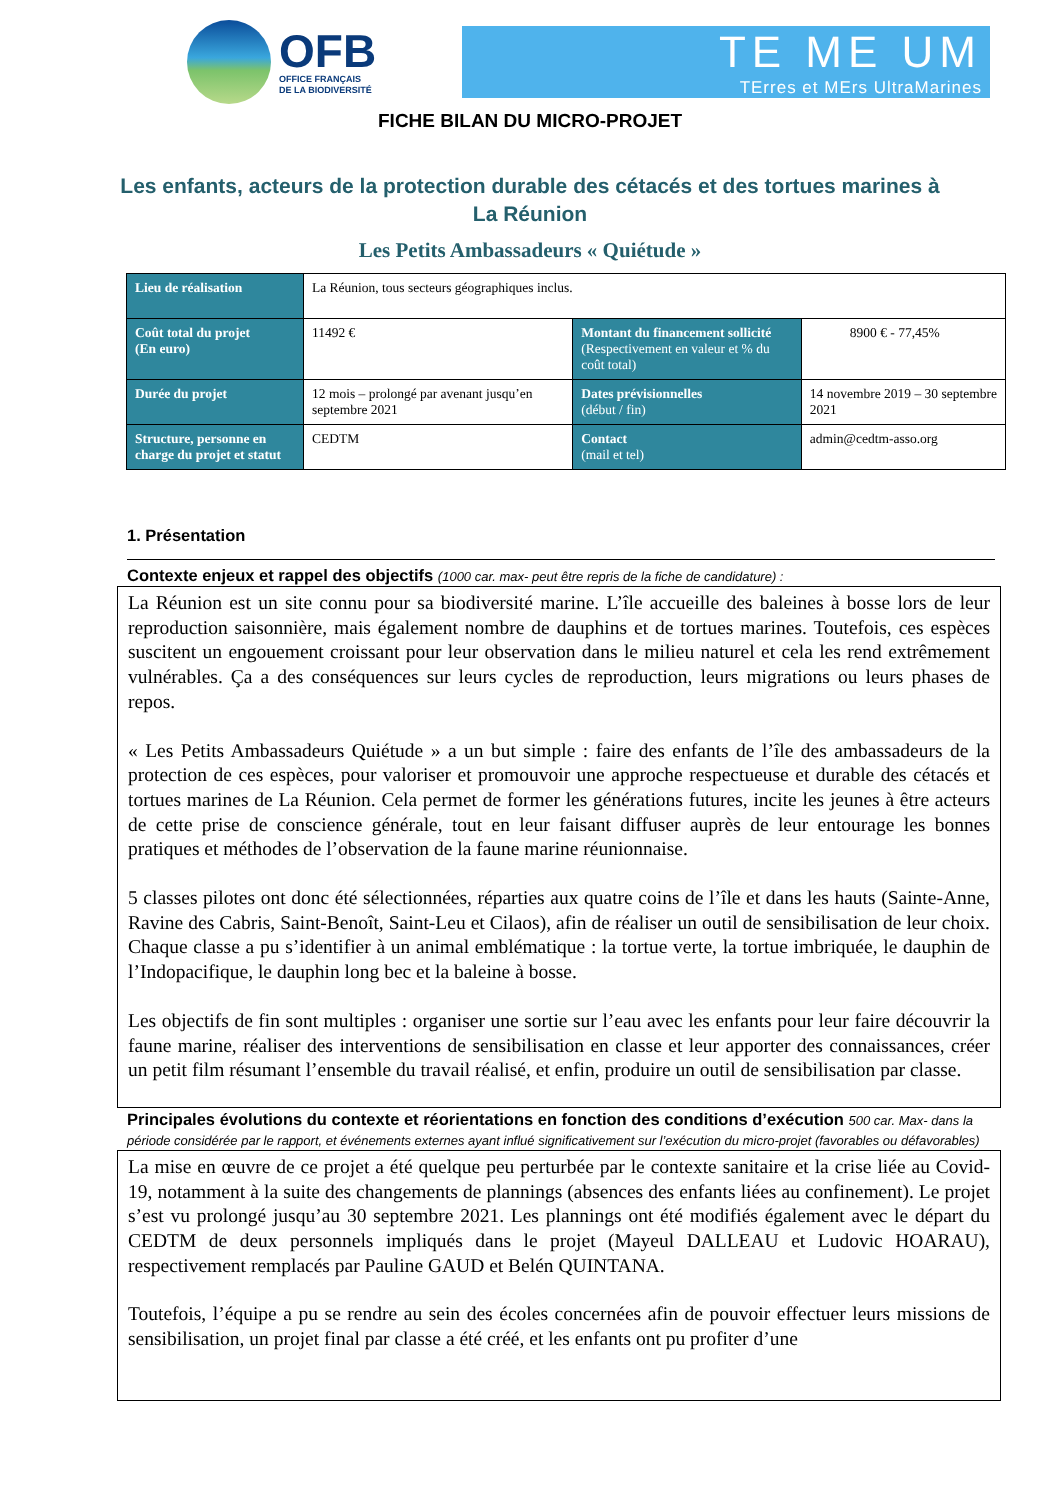OFB
OFFICE FRANÇAIS
DE LA BIODIVERSITÉ
TE ME UM
TErres et MErs UltraMarines
FICHE BILAN DU MICRO-PROJET
Les enfants, acteurs de la protection durable des cétacés et des tortues marines à La Réunion
Les Petits Ambassadeurs « Quiétude »
| Lieu de réalisation | La Réunion, tous secteurs géographiques inclus. | | |
| Coût total du projet (En euro) | 11492 € | Montant du financement sollicité (Respectivement en valeur et % du coût total) | 8900 € - 77,45% |
| Durée du projet | 12 mois – prolongé par avenant jusqu’en septembre 2021 | Dates prévisionnelles (début / fin) | 14 novembre 2019 – 30 septembre 2021 |
| Structure, personne en charge du projet et statut | CEDTM | Contact (mail et tel) | admin@cedtm-asso.org |
1. Présentation
Contexte enjeux et rappel des objectifs (1000 car. max- peut être repris de la fiche de candidature) :
La Réunion est un site connu pour sa biodiversité marine. L’île accueille des baleines à bosse lors de leur reproduction saisonnière, mais également nombre de dauphins et de tortues marines. Toutefois, ces espèces suscitent un engouement croissant pour leur observation dans le milieu naturel et cela les rend extrêmement vulnérables. Ça a des conséquences sur leurs cycles de reproduction, leurs migrations ou leurs phases de repos.
« Les Petits Ambassadeurs Quiétude » a un but simple : faire des enfants de l’île des ambassadeurs de la protection de ces espèces, pour valoriser et promouvoir une approche respectueuse et durable des cétacés et tortues marines de La Réunion. Cela permet de former les générations futures, incite les jeunes à être acteurs de cette prise de conscience générale, tout en leur faisant diffuser auprès de leur entourage les bonnes pratiques et méthodes de l’observation de la faune marine réunionnaise.
5 classes pilotes ont donc été sélectionnées, réparties aux quatre coins de l’île et dans les hauts (Sainte-Anne, Ravine des Cabris, Saint-Benoît, Saint-Leu et Cilaos), afin de réaliser un outil de sensibilisation de leur choix. Chaque classe a pu s’identifier à un animal emblématique : la tortue verte, la tortue imbriquée, le dauphin de l’Indopacifique, le dauphin long bec et la baleine à bosse.
Les objectifs de fin sont multiples : organiser une sortie sur l’eau avec les enfants pour leur faire découvrir la faune marine, réaliser des interventions de sensibilisation en classe et leur apporter des connaissances, créer un petit film résumant l’ensemble du travail réalisé, et enfin, produire un outil de sensibilisation par classe.
Principales évolutions du contexte et réorientations en fonction des conditions d’exécution 500 car. Max- dans la période considérée par le rapport, et événements externes ayant influé significativement sur l’exécution du micro-projet (favorables ou défavorables)
La mise en œuvre de ce projet a été quelque peu perturbée par le contexte sanitaire et la crise liée au Covid-19, notamment à la suite des changements de plannings (absences des enfants liées au confinement). Le projet s’est vu prolongé jusqu’au 30 septembre 2021. Les plannings ont été modifiés également avec le départ du CEDTM de deux personnels impliqués dans le projet (Mayeul DALLEAU et Ludovic HOARAU), respectivement remplacés par Pauline GAUD et Belén QUINTANA.
Toutefois, l’équipe a pu se rendre au sein des écoles concernées afin de pouvoir effectuer leurs missions de sensibilisation, un projet final par classe a été créé, et les enfants ont pu profiter d’une